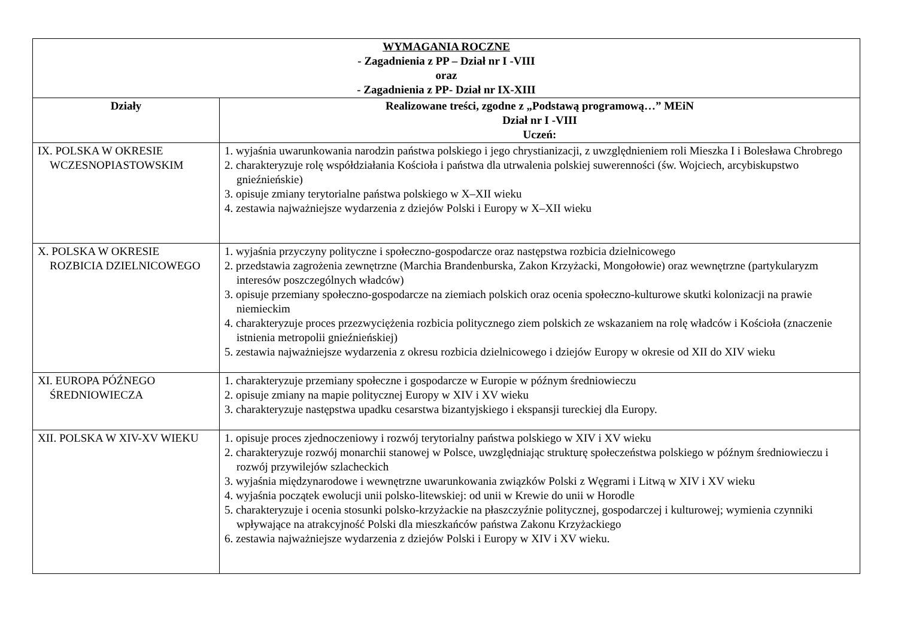| WYMAGANIA ROCZNE - Zagadnienia z PP – Dział nr I -VIII oraz - Zagadnienia z PP- Dział nr IX-XIII | |
| Działy | Realizowane treści, zgodne z „Podstawą programową…” MEiN Dział nr I -VIII Uczeń: |
| IX. POLSKA W OKRESIE WCZESNOPIASTOWSKIM | 1. wyjaśnia uwarunkowania narodzin państwa polskiego i jego chrystianizacji, z uwzględnieniem roli Mieszka I i Bolesława Chrobrego 2. charakteryzuje rolę współdziałania Kościoła i państwa dla utrwalenia polskiej suwerenności (św. Wojciech, arcybiskupstwo gnieźnieńskie) 3. opisuje zmiany terytorialne państwa polskiego w X–XII wieku 4. zestawia najważniejsze wydarzenia z dziejów Polski i Europy w X–XII wieku |
| X. POLSKA W OKRESIE ROZBICIA DZIELNICOWEGO | 1. wyjaśnia przyczyny polityczne i społeczno-gospodarcze oraz następstwa rozbicia dzielnicowego 2. przedstawia zagrożenia zewnętrzne (Marchia Brandenburska, Zakon Krzyżacki, Mongołowie) oraz wewnętrzne (partykularyzm interesów poszczególnych władców) 3. opisuje przemiany społeczno-gospodarcze na ziemiach polskich oraz ocenia społeczno-kulturowe skutki kolonizacji na prawie niemieckim 4. charakteryzuje proces przezwyciężenia rozbicia politycznego ziem polskich ze wskazaniem na rolę władców i Kościoła (znaczenie istnienia metropolii gnieźnieńskiej) 5. zestawia najważniejsze wydarzenia z okresu rozbicia dzielnicowego i dziejów Europy w okresie od XII do XIV wieku |
| XI. EUROPA PÓŹNEGO ŚREDNIOWIECZA | 1. charakteryzuje przemiany społeczne i gospodarcze w Europie w późnym średniowieczu 2. opisuje zmiany na mapie politycznej Europy w XIV i XV wieku 3. charakteryzuje następstwa upadku cesarstwa bizantyjskiego i ekspansji tureckiej dla Europy. |
| XII. POLSKA W XIV-XV WIEKU | 1. opisuje proces zjednoczeniowy i rozwój terytorialny państwa polskiego w XIV i XV wieku 2. charakteryzuje rozwój monarchii stanowej w Polsce, uwzględniając strukturę społeczeństwa polskiego w późnym średniowieczu i rozwój przywilejów szlacheckich 3. wyjaśnia międzynarodowe i wewnętrzne uwarunkowania związków Polski z Węgrami i Litwą w XIV i XV wieku 4. wyjaśnia początek ewolucji unii polsko-litewskiej: od unii w Krewie do unii w Horodle 5. charakteryzuje i ocenia stosunki polsko-krzyżackie na płaszczyźnie politycznej, gospodarczej i kulturowej; wymienia czynniki wpływające na atrakcyjność Polski dla mieszkańców państwa Zakonu Krzyżackiego 6. zestawia najważniejsze wydarzenia z dziejów Polski i Europy w XIV i XV wieku. |